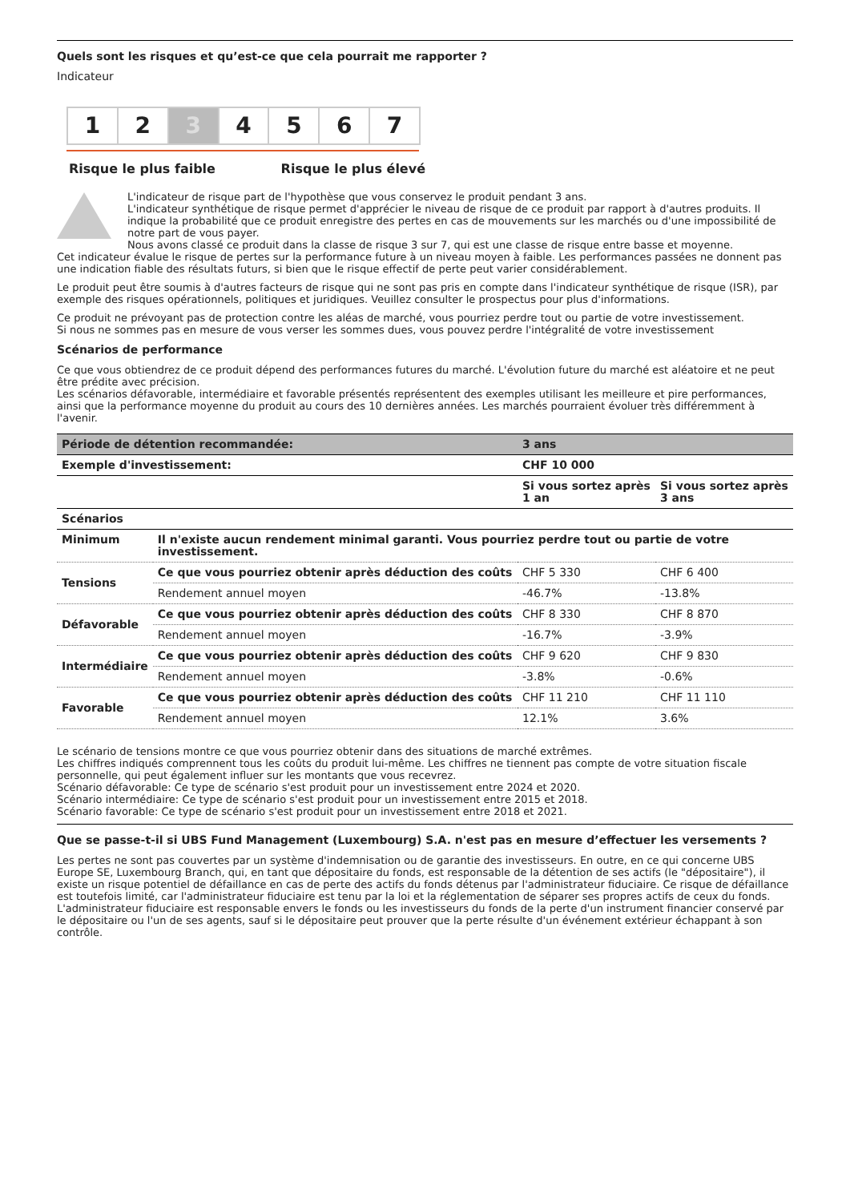Quels sont les risques et qu’est-ce que cela pourrait me rapporter ?
Indicateur
1 2 3 4 5 6 7
Risque le plus faible Risque le plus élevé
L'indicateur de risque part de l'hypothèse que vous conservez le produit pendant 3 ans.
L'indicateur synthétique de risque permet d'apprécier le niveau de risque de ce produit par rapport à d'autres produits. Il indique la probabilité que ce produit enregistre des pertes en cas de mouvements sur les marchés ou d'une impossibilité de notre part de vous payer.
Nous avons classé ce produit dans la classe de risque 3 sur 7, qui est une classe de risque entre basse et moyenne.
Cet indicateur évalue le risque de pertes sur la performance future à un niveau moyen à faible. Les performances passées ne donnent pas une indication fiable des résultats futurs, si bien que le risque effectif de perte peut varier considérablement.
Le produit peut être soumis à d'autres facteurs de risque qui ne sont pas pris en compte dans l'indicateur synthétique de risque (ISR), par exemple des risques opérationnels, politiques et juridiques. Veuillez consulter le prospectus pour plus d'informations.
Ce produit ne prévoyant pas de protection contre les aléas de marché, vous pourriez perdre tout ou partie de votre investissement.
Si nous ne sommes pas en mesure de vous verser les sommes dues, vous pouvez perdre l'intégralité de votre investissement
Scénarios de performance
Ce que vous obtiendrez de ce produit dépend des performances futures du marché. L'évolution future du marché est aléatoire et ne peut être prédite avec précision.
Les scénarios défavorable, intermédiaire et favorable présentés représentent des exemples utilisant les meilleure et pire performances, ainsi que la performance moyenne du produit au cours des 10 dernières années. Les marchés pourraient évoluer très différemment à l'avenir.
| Période de détention recommandée: | | 3 ans | |
| --- | --- | --- | --- |
| Exemple d'investissement: | | CHF 10 000 | |
| | | Si vous sortez après 1 an | Si vous sortez après 3 ans |
| Scénarios | | | |
| Minimum | Il n'existe aucun rendement minimal garanti. Vous pourriez perdre tout ou partie de votre investissement. | | |
| Tensions | Ce que vous pourriez obtenir après déduction des coûts | CHF 5 330 | CHF 6 400 |
| | Rendement annuel moyen | -46.7% | -13.8% |
| Défavorable | Ce que vous pourriez obtenir après déduction des coûts | CHF 8 330 | CHF 8 870 |
| | Rendement annuel moyen | -16.7% | -3.9% |
| Intermédiaire | Ce que vous pourriez obtenir après déduction des coûts | CHF 9 620 | CHF 9 830 |
| | Rendement annuel moyen | -3.8% | -0.6% |
| Favorable | Ce que vous pourriez obtenir après déduction des coûts | CHF 11 210 | CHF 11 110 |
| | Rendement annuel moyen | 12.1% | 3.6% |
Le scénario de tensions montre ce que vous pourriez obtenir dans des situations de marché extrêmes.
Les chiffres indiqués comprennent tous les coûts du produit lui-même. Les chiffres ne tiennent pas compte de votre situation fiscale personnelle, qui peut également influer sur les montants que vous recevrez.
Scénario défavorable: Ce type de scénario s'est produit pour un investissement entre 2024 et 2020.
Scénario intermédiaire: Ce type de scénario s'est produit pour un investissement entre 2015 et 2018.
Scénario favorable: Ce type de scénario s'est produit pour un investissement entre 2018 et 2021.
Que se passe-t-il si UBS Fund Management (Luxembourg) S.A. n'est pas en mesure d’effectuer les versements ?
Les pertes ne sont pas couvertes par un système d'indemnisation ou de garantie des investisseurs. En outre, en ce qui concerne UBS Europe SE, Luxembourg Branch, qui, en tant que dépositaire du fonds, est responsable de la détention de ses actifs (le "dépositaire"), il existe un risque potentiel de défaillance en cas de perte des actifs du fonds détenus par l'administrateur fiduciaire. Ce risque de défaillance est toutefois limité, car l'administrateur fiduciaire est tenu par la loi et la réglementation de séparer ses propres actifs de ceux du fonds. L'administrateur fiduciaire est responsable envers le fonds ou les investisseurs du fonds de la perte d'un instrument financier conservé par le dépositaire ou l'un de ses agents, sauf si le dépositaire peut prouver que la perte résulte d'un événement extérieur échappant à son contrôle.